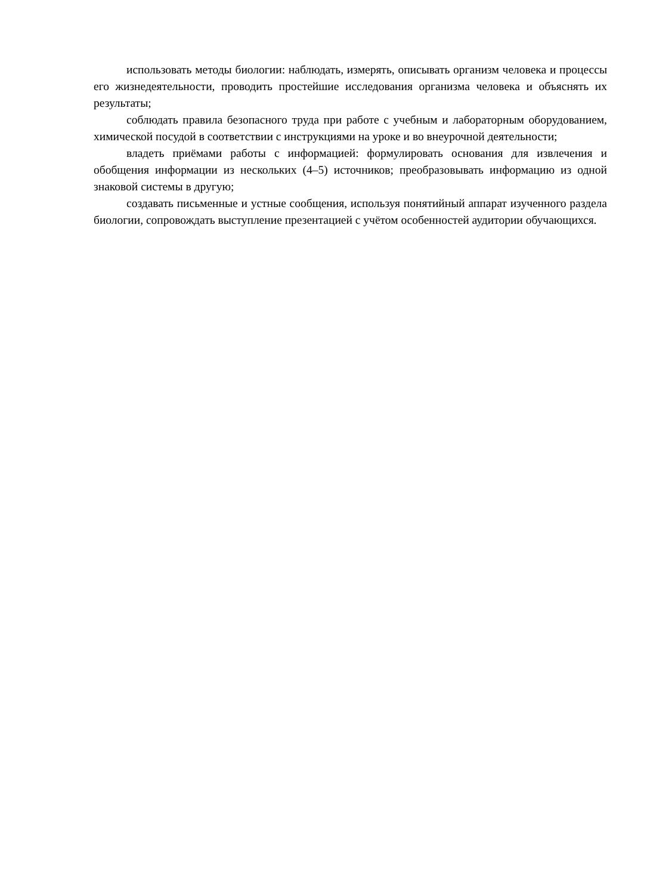использовать методы биологии: наблюдать, измерять, описывать организм человека и процессы его жизнедеятельности, проводить простейшие исследования организма человека и объяснять их результаты;
соблюдать правила безопасного труда при работе с учебным и лабораторным оборудованием, химической посудой в соответствии с инструкциями на уроке и во внеурочной деятельности;
владеть приёмами работы с информацией: формулировать основания для извлечения и обобщения информации из нескольких (4–5) источников; преобразовывать информацию из одной знаковой системы в другую;
создавать письменные и устные сообщения, используя понятийный аппарат изученного раздела биологии, сопровождать выступление презентацией с учётом особенностей аудитории обучающихся.